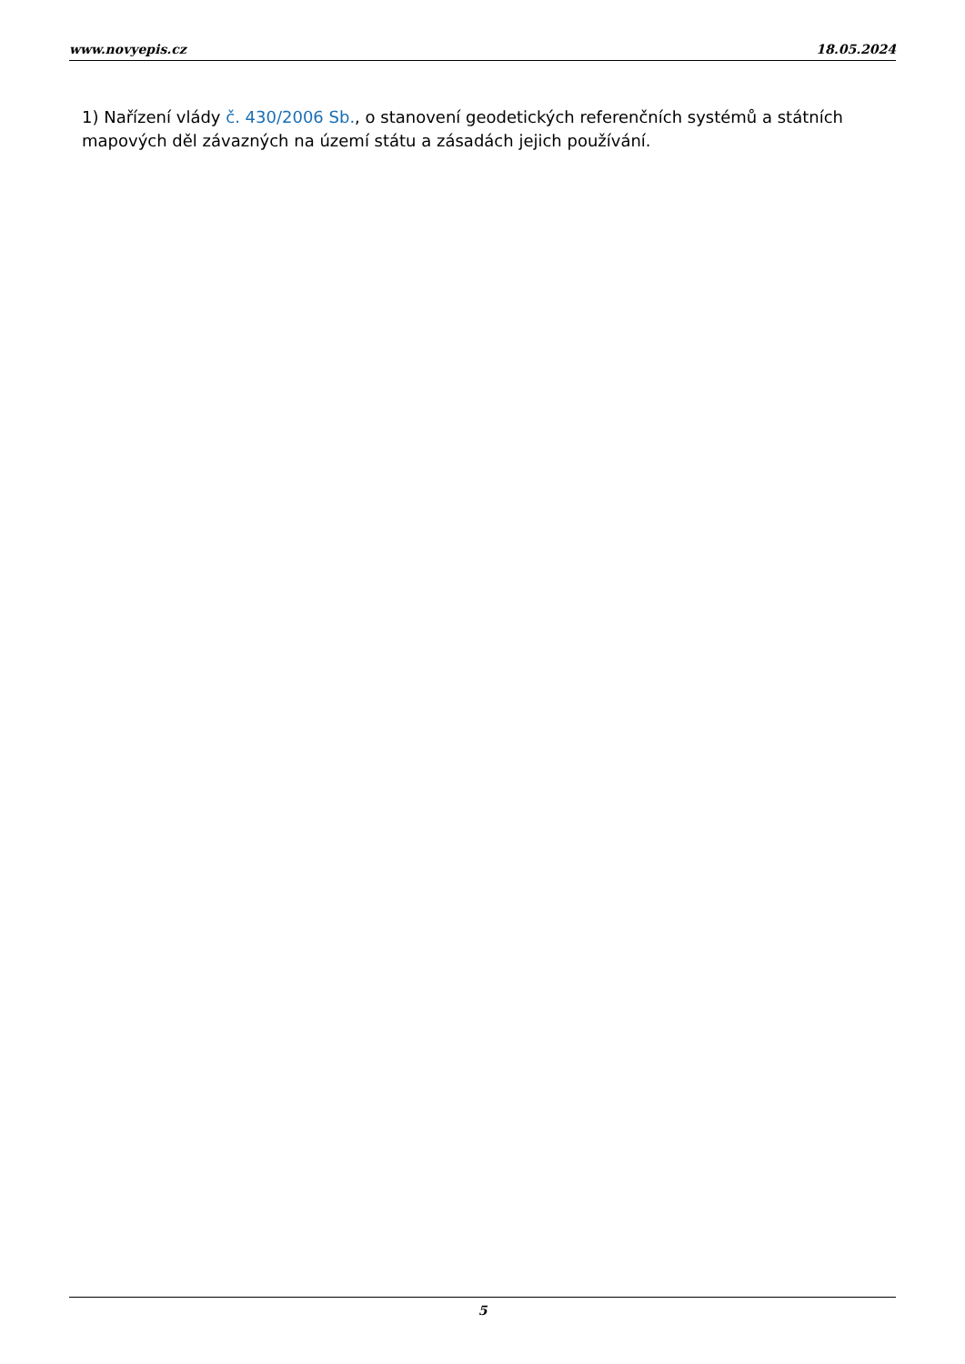www.novyepis.cz 18.05.2024
1) Nařízení vlády č. 430/2006 Sb., o stanovení geodetických referenčních systémů a státních mapových děl závazných na území státu a zásadách jejich používání.
5